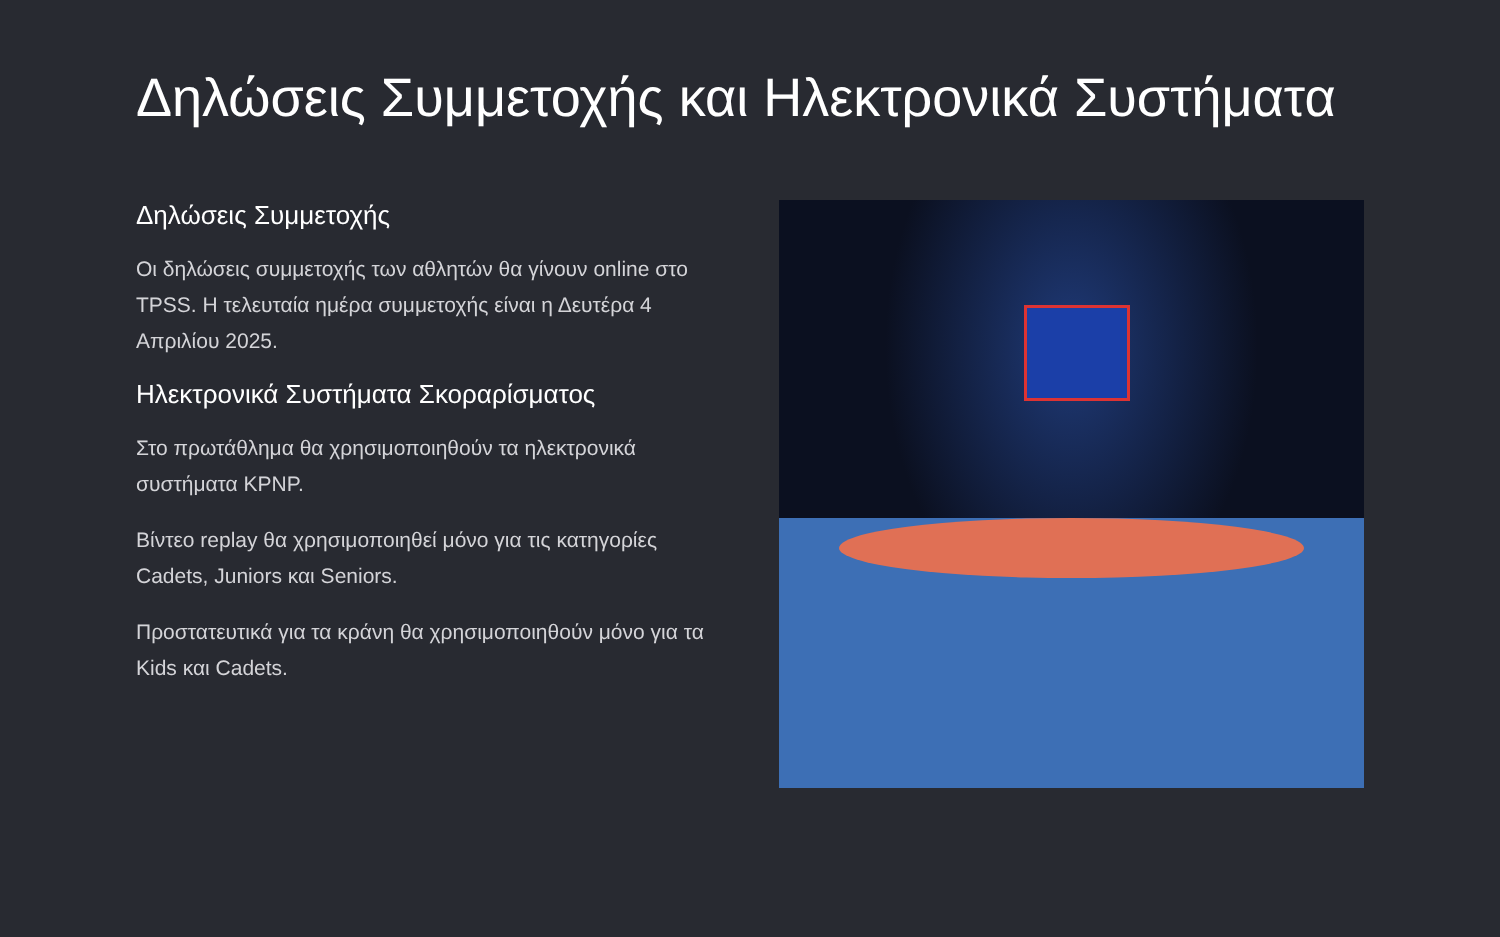Δηλώσεις Συμμετοχής και Ηλεκτρονικά Συστήματα
Δηλώσεις Συμμετοχής
Οι δηλώσεις συμμετοχής των αθλητών θα γίνουν online στο TPSS. Η τελευταία ημέρα συμμετοχής είναι η Δευτέρα 4 Απριλίου 2025.
Ηλεκτρονικά Συστήματα Σκοραρίσματος
Στο πρωτάθλημα θα χρησιμοποιηθούν τα ηλεκτρονικά συστήματα KPNP.
Βίντεο replay θα χρησιμοποιηθεί μόνο για τις κατηγορίες Cadets, Juniors και Seniors.
Προστατευτικά για τα κράνη θα χρησιμοποιηθούν μόνο για τα Kids και Cadets.